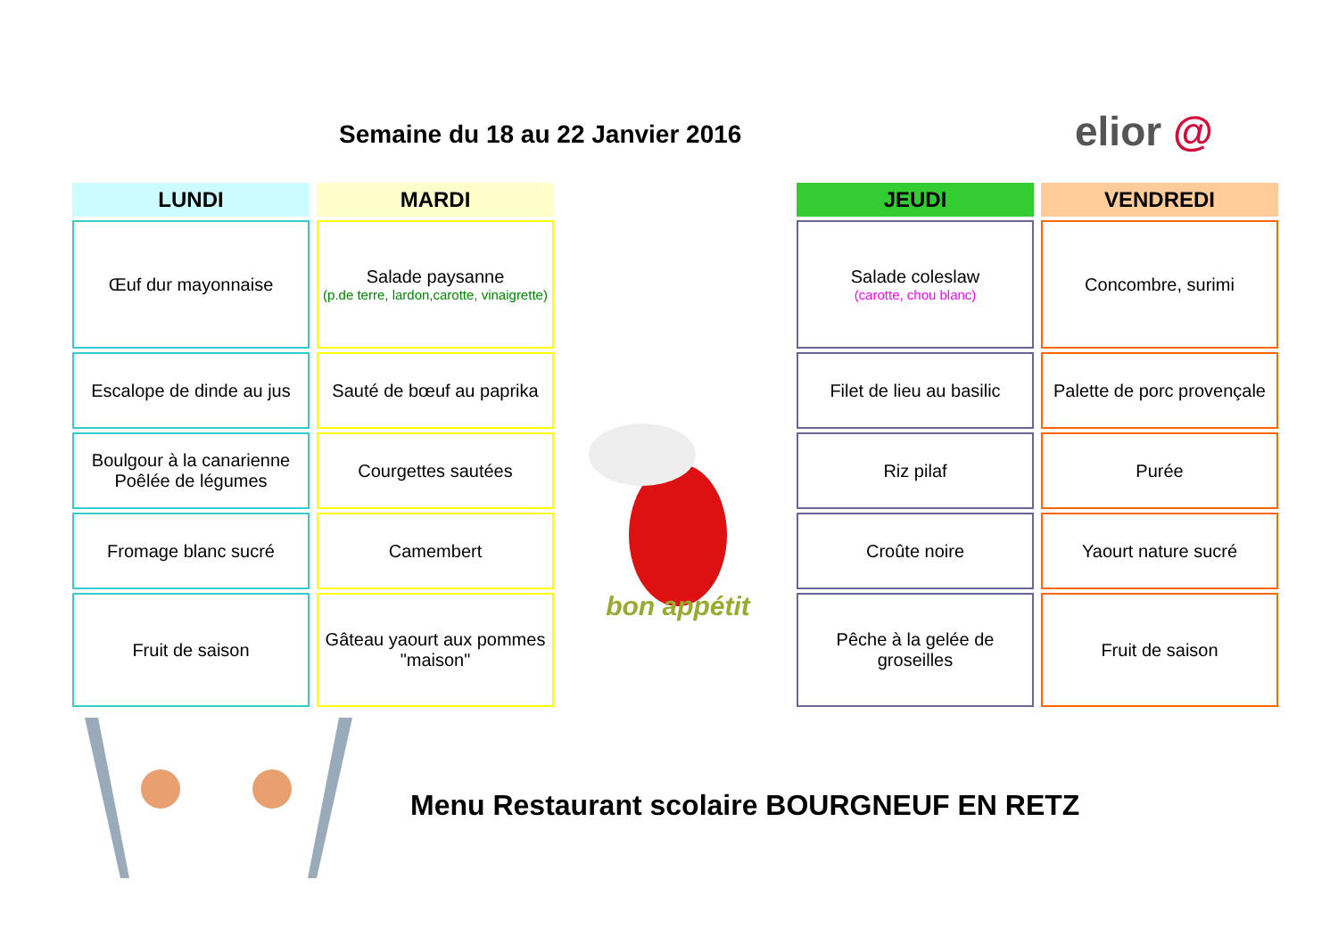Semaine du 18 au 22 Janvier 2016
elior @
LUNDI
Œuf dur mayonnaise
Escalope de dinde au jus
Boulgour à la canarienne
Poêlée de légumes
Fromage blanc sucré
Fruit de saison
MARDI
Salade paysanne
(p.de terre, lardon,carotte, vinaigrette)
Sauté de bœuf au paprika
Courgettes sautées
Camembert
Gâteau yaourt aux pommes "maison"
bon appétit
JEUDI
Salade coleslaw
(carotte, chou blanc)
Filet de lieu au basilic
Riz pilaf
Croûte noire
Pêche à la gelée de groseilles
VENDREDI
Concombre, surimi
Palette de porc provençale
Purée
Yaourt nature sucré
Fruit de saison
Menu Restaurant scolaire BOURGNEUF EN RETZ